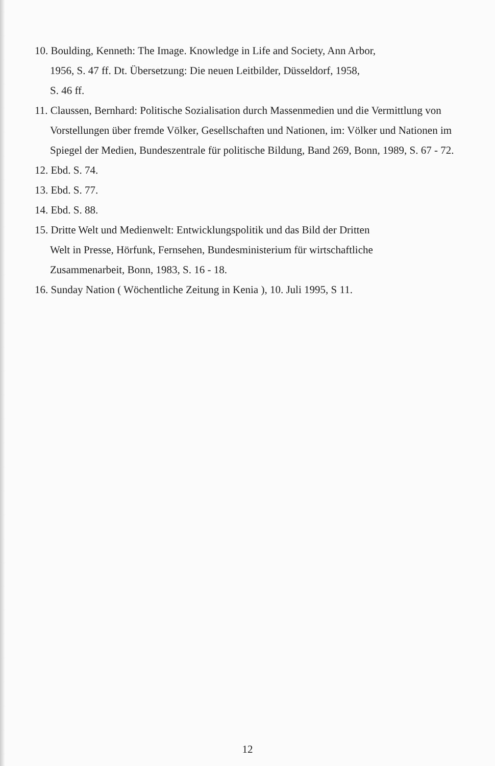10. Boulding, Kenneth: The Image. Knowledge in Life and Society, Ann Arbor,
1956, S. 47 ff. Dt. Übersetzung: Die neuen Leitbilder, Düsseldorf, 1958,
S. 46 ff.
11. Claussen, Bernhard: Politische Sozialisation durch Massenmedien und die Vermittlung von Vorstellungen über fremde Völker, Gesellschaften und Nationen, im: Völker und Nationen im Spiegel der Medien, Bundeszentrale für politische Bildung, Band 269, Bonn, 1989, S. 67 - 72.
12. Ebd. S. 74.
13. Ebd. S. 77.
14. Ebd. S. 88.
15. Dritte Welt und Medienwelt: Entwicklungspolitik und das Bild der Dritten
Welt in Presse, Hörfunk, Fernsehen, Bundesministerium für wirtschaftliche
Zusammenarbeit, Bonn, 1983, S. 16 - 18.
16. Sunday Nation ( Wöchentliche Zeitung in Kenia ), 10. Juli 1995, S 11.
12